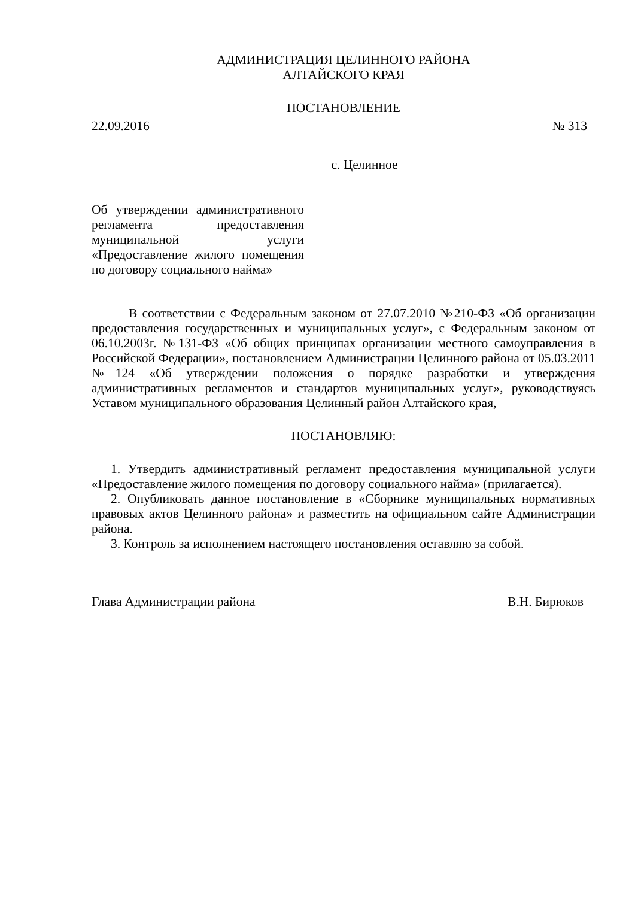АДМИНИСТРАЦИЯ ЦЕЛИННОГО РАЙОНА
АЛТАЙСКОГО КРАЯ
ПОСТАНОВЛЕНИЕ
22.09.2016 № 313
с. Целинное
Об утверждении административного регламента предоставления муниципальной услуги «Предоставление жилого помещения по договору социального найма»
В соответствии с Федеральным законом от 27.07.2010 №210-ФЗ «Об организации предоставления государственных и муниципальных услуг», с Федеральным законом от 06.10.2003г. №131-ФЗ «Об общих принципах организации местного самоуправления в Российской Федерации», постановлением Администрации Целинного района от 05.03.2011 №124 «Об утверждении положения о порядке разработки и утверждения административных регламентов и стандартов муниципальных услуг», руководствуясь Уставом муниципального образования Целинный район Алтайского края,
ПОСТАНОВЛЯЮ:
1. Утвердить административный регламент предоставления муниципальной услуги «Предоставление жилого помещения по договору социального найма» (прилагается).
2. Опубликовать данное постановление в «Сборнике муниципальных нормативных правовых актов Целинного района» и разместить на официальном сайте Администрации района.
3. Контроль за исполнением настоящего постановления оставляю за собой.
Глава Администрации района В.Н. Бирюков